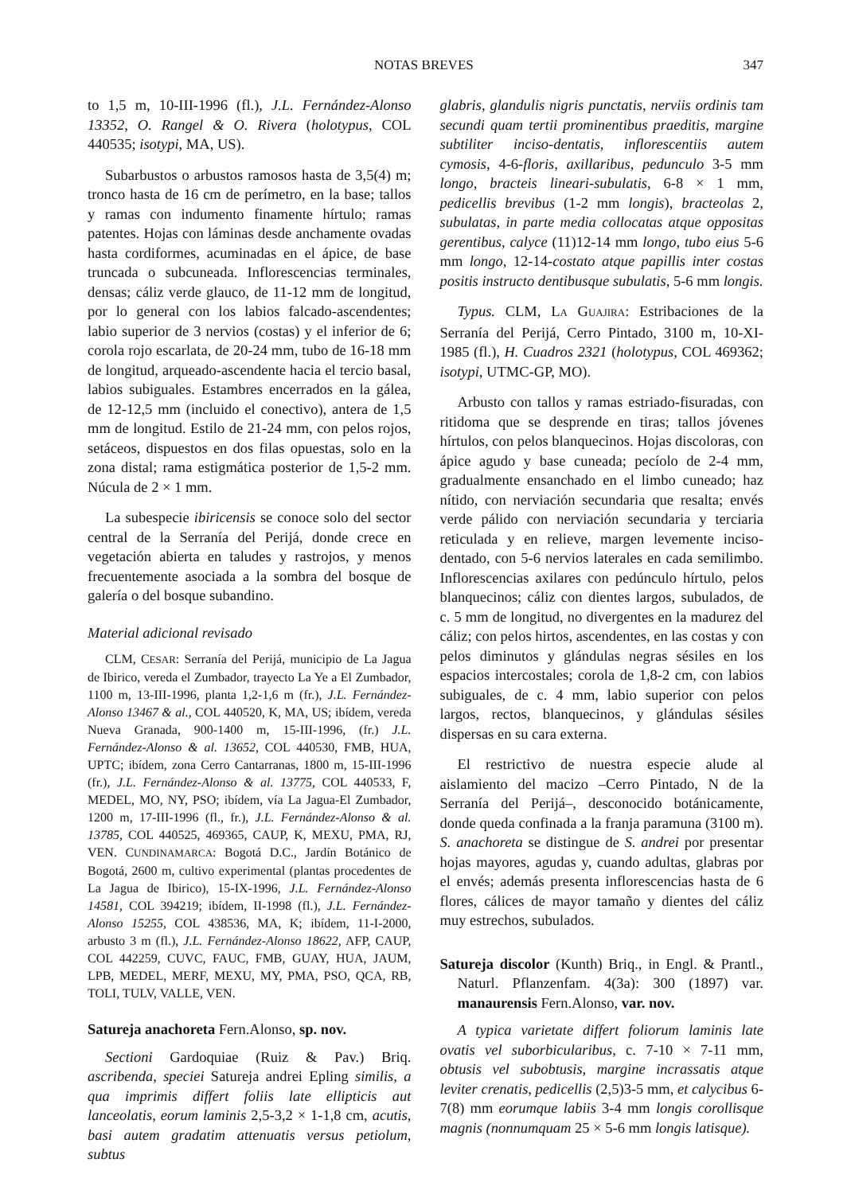NOTAS BREVES 347
to 1,5 m, 10-III-1996 (fl.), J.L. Fernández-Alonso 13352, O. Rangel & O. Rivera (holotypus, COL 440535; isotypi, MA, US).
Subarbustos o arbustos ramosos hasta de 3,5(4) m; tronco hasta de 16 cm de perímetro, en la base; tallos y ramas con indumento finamente hírtulo; ramas patentes. Hojas con láminas desde anchamente ovadas hasta cordiformes, acuminadas en el ápice, de base truncada o subcuneada. Inflorescencias terminales, densas; cáliz verde glauco, de 11-12 mm de longitud, por lo general con los labios falcado-ascendentes; labio superior de 3 nervios (costas) y el inferior de 6; corola rojo escarlata, de 20-24 mm, tubo de 16-18 mm de longitud, arqueado-ascendente hacia el tercio basal, labios subiguales. Estambres encerrados en la gálea, de 12-12,5 mm (incluido el conectivo), antera de 1,5 mm de longitud. Estilo de 21-24 mm, con pelos rojos, setáceos, dispuestos en dos filas opuestas, solo en la zona distal; rama estigmática posterior de 1,5-2 mm. Núcula de 2 × 1 mm.
La subespecie ibiricensis se conoce solo del sector central de la Serranía del Perijá, donde crece en vegetación abierta en taludes y rastrojos, y menos frecuentemente asociada a la sombra del bosque de galería o del bosque subandino.
Material adicional revisado
CLM, CESAR: Serranía del Perijá, municipio de La Jagua de Ibirico, vereda el Zumbador, trayecto La Ye a El Zumbador, 1100 m, 13-III-1996, planta 1,2-1,6 m (fr.), J.L. Fernández-Alonso 13467 & al., COL 440520, K, MA, US; ibídem, vereda Nueva Granada, 900-1400 m, 15-III-1996, (fr.) J.L. Fernández-Alonso & al. 13652, COL 440530, FMB, HUA, UPTC; ibídem, zona Cerro Cantarranas, 1800 m, 15-III-1996 (fr.), J.L. Fernández-Alonso & al. 13775, COL 440533, F, MEDEL, MO, NY, PSO; ibídem, vía La Jagua-El Zumbador, 1200 m, 17-III-1996 (fl., fr.), J.L. Fernández-Alonso & al. 13785, COL 440525, 469365, CAUP, K, MEXU, PMA, RJ, VEN. CUNDINAMARCA: Bogotá D.C., Jardín Botánico de Bogotá, 2600 m, cultivo experimental (plantas procedentes de La Jagua de Ibirico), 15-IX-1996, J.L. Fernández-Alonso 14581, COL 394219; ibídem, II-1998 (fl.), J.L. Fernández-Alonso 15255, COL 438536, MA, K; ibídem, 11-I-2000, arbusto 3 m (fl.), J.L. Fernández-Alonso 18622, AFP, CAUP, COL 442259, CUVC, FAUC, FMB, GUAY, HUA, JAUM, LPB, MEDEL, MERF, MEXU, MY, PMA, PSO, QCA, RB, TOLI, TULV, VALLE, VEN.
Satureja anachoreta Fern.Alonso, sp. nov.
Sectioni Gardoquiae (Ruiz & Pav.) Briq. ascribenda, speciei Satureja andrei Epling similis, a qua imprimis differt foliis late ellipticis aut lanceolatis, eorum laminis 2,5-3,2 × 1-1,8 cm, acutis, basi autem gradatim attenuatis versus petiolum, subtus
glabris, glandulis nigris punctatis, nerviis ordinis tam secundi quam tertii prominentibus praeditis, margine subtiliter inciso-dentatis, inflorescentiis autem cymosis, 4-6-floris, axillaribus, pedunculo 3-5 mm longo, bracteis lineari-subulatis, 6-8 × 1 mm, pedicellis brevibus (1-2 mm longis), bracteolas 2, subulatas, in parte media collocatas atque oppositas gerentibus, calyce (11)12-14 mm longo, tubo eius 5-6 mm longo, 12-14-costato atque papillis inter costas positis instructo dentibusque subulatis, 5-6 mm longis.
Typus. CLM, LA GUAJIRA: Estribaciones de la Serranía del Perijá, Cerro Pintado, 3100 m, 10-XI-1985 (fl.), H. Cuadros 2321 (holotypus, COL 469362; isotypi, UTMC-GP, MO).
Arbusto con tallos y ramas estriado-fisuradas, con ritidoma que se desprende en tiras; tallos jóvenes hírtulos, con pelos blanquecinos. Hojas discoloras, con ápice agudo y base cuneada; pecíolo de 2-4 mm, gradualmente ensanchado en el limbo cuneado; haz nítido, con nerviación secundaria que resalta; envés verde pálido con nerviación secundaria y terciaria reticulada y en relieve, margen levemente inciso-dentado, con 5-6 nervios laterales en cada semilimbo. Inflorescencias axilares con pedúnculo hírtulo, pelos blanquecinos; cáliz con dientes largos, subulados, de c. 5 mm de longitud, no divergentes en la madurez del cáliz; con pelos hirtos, ascendentes, en las costas y con pelos diminutos y glándulas negras sésiles en los espacios intercostales; corola de 1,8-2 cm, con labios subiguales, de c. 4 mm, labio superior con pelos largos, rectos, blanquecinos, y glándulas sésiles dispersas en su cara externa.
El restrictivo de nuestra especie alude al aislamiento del macizo –Cerro Pintado, N de la Serranía del Perijá–, desconocido botánicamente, donde queda confinada a la franja paramuna (3100 m). S. anachoreta se distingue de S. andrei por presentar hojas mayores, agudas y, cuando adultas, glabras por el envés; además presenta inflorescencias hasta de 6 flores, cálices de mayor tamaño y dientes del cáliz muy estrechos, subulados.
Satureja discolor (Kunth) Briq., in Engl. & Prantl., Naturl. Pflanzenfam. 4(3a): 300 (1897) var. manaurensis Fern.Alonso, var. nov.
A typica varietate differt foliorum laminis late ovatis vel suborbicularibus, c. 7-10 × 7-11 mm, obtusis vel subobtusis, margine incrassatis atque leviter crenatis, pedicellis (2,5)3-5 mm, et calycibus 6-7(8) mm eorumque labiis 3-4 mm longis corollisque magnis (nonnumquam 25 × 5-6 mm longis latisque).